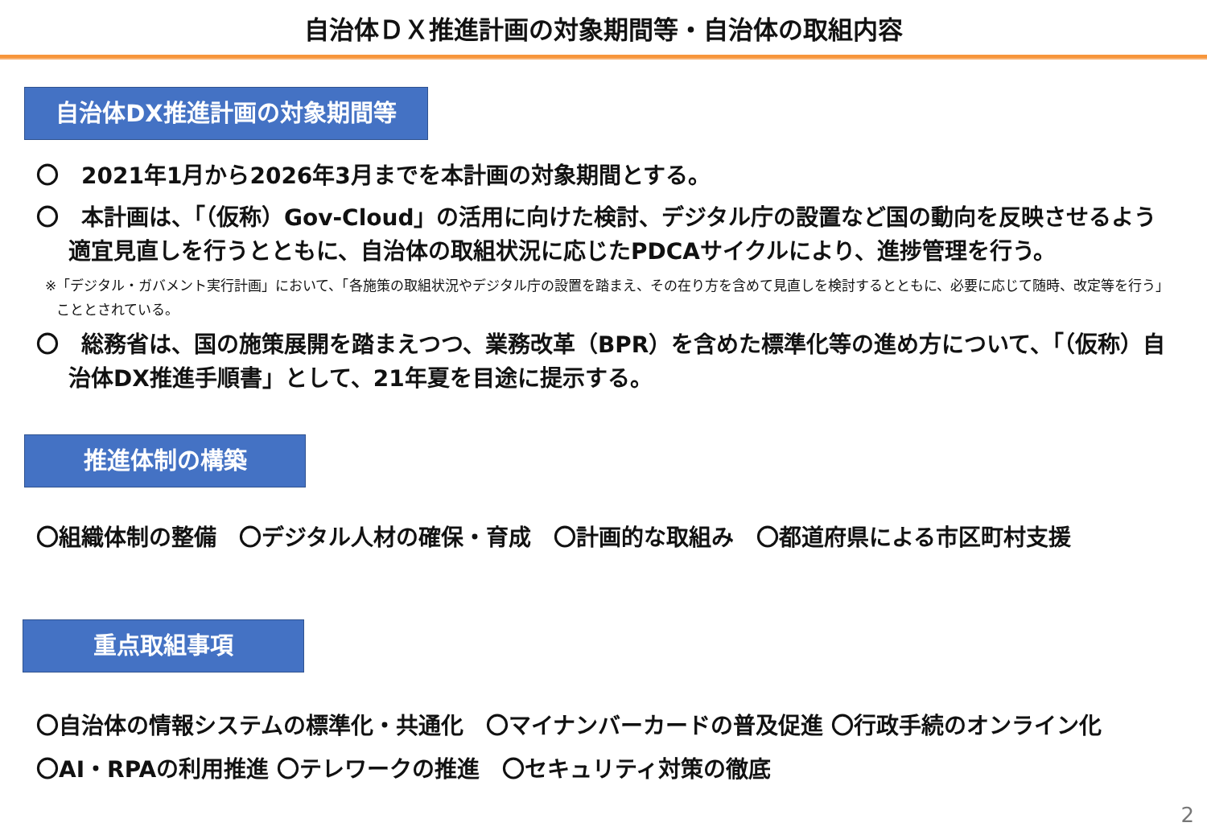自治体ＤＸ推進計画の対象期間等・自治体の取組内容
自治体DX推進計画の対象期間等
〇　2021年1月から2026年3月までを本計画の対象期間とする。
〇　本計画は、「（仮称）Gov-Cloud」の活用に向けた検討、デジタル庁の設置など国の動向を反映させるよう適宜見直しを行うとともに、自治体の取組状況に応じたPDCAサイクルにより、進捗管理を行う。
※「デジタル・ガバメント実行計画」において、「各施策の取組状況やデジタル庁の設置を踏まえ、その在り方を含めて見直しを検討するとともに、必要に応じて随時、改定等を行う」こととされている。
〇　総務省は、国の施策展開を踏まえつつ、業務改革（BPR）を含めた標準化等の進め方について、「（仮称）自治体DX推進手順書」として、21年夏を目途に提示する。
推進体制の構築
〇組織体制の整備　〇デジタル人材の確保・育成　〇計画的な取組み　〇都道府県による市区町村支援
重点取組事項
〇自治体の情報システムの標準化・共通化　〇マイナンバーカードの普及促進 〇行政手続のオンライン化
〇AI・RPAの利用推進 〇テレワークの推進　〇セキュリティ対策の徹底
2